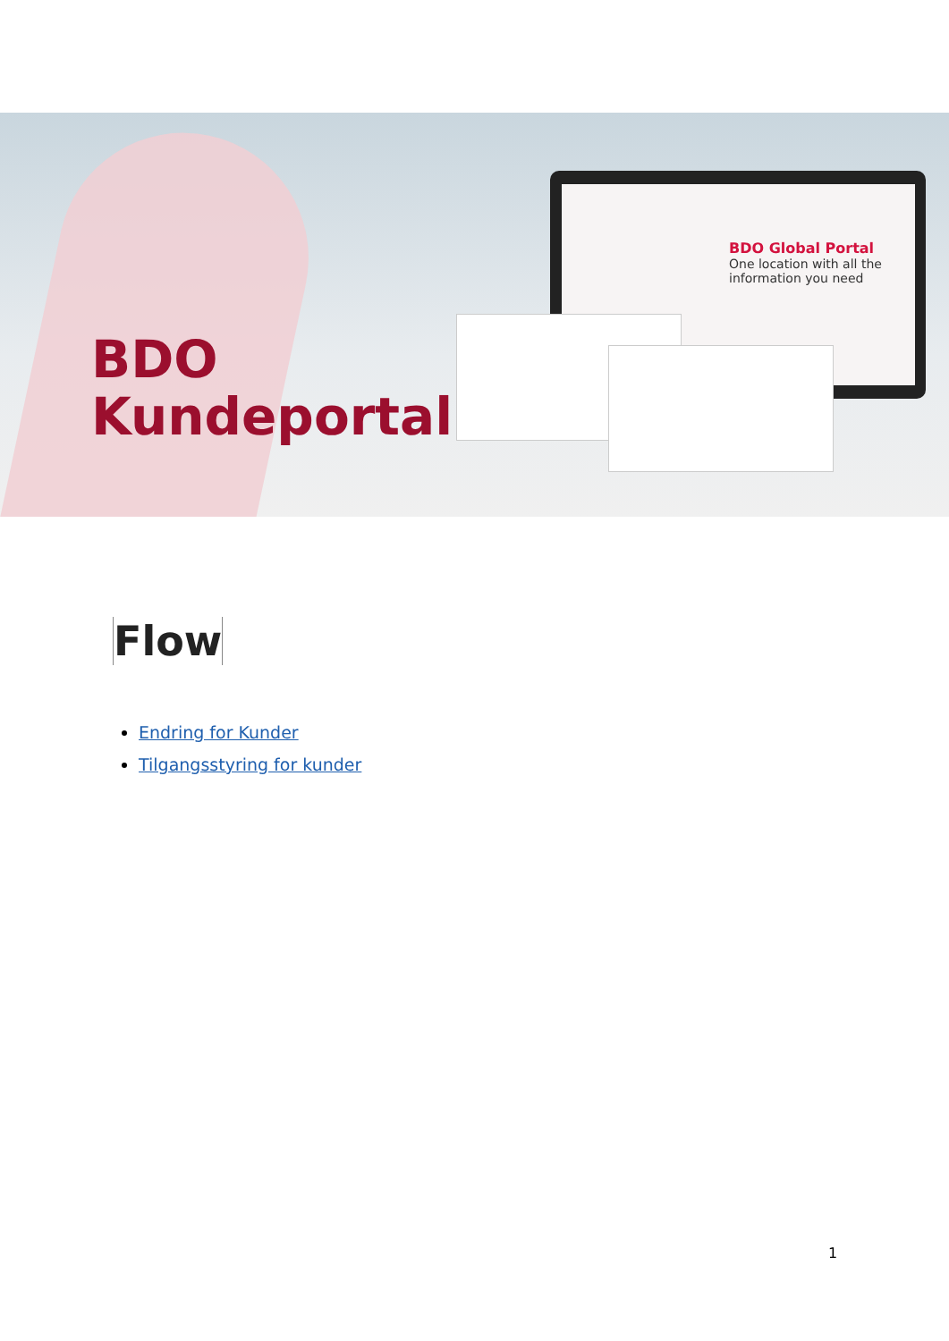BDO
Kundeportal
BDO Global Portal
One location with all the information you need
Flow
Endring for Kunder
Tilgangsstyring for kunder
1